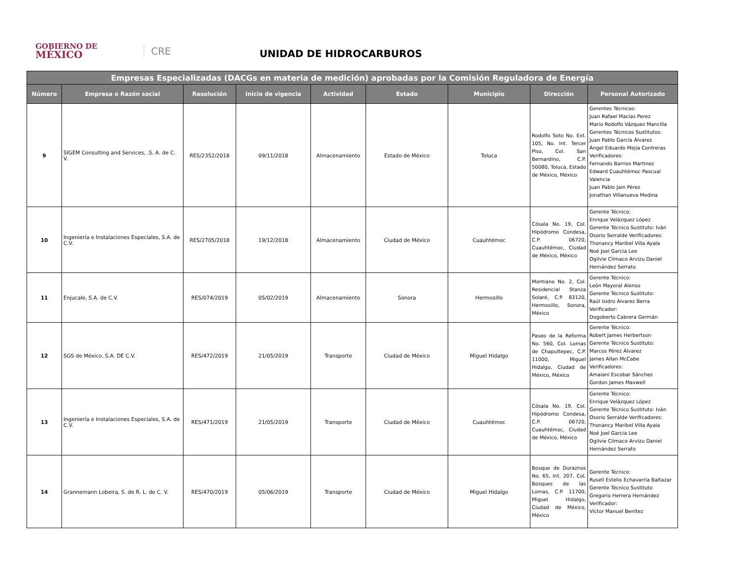GOBIERNO DE
MÉXICO
CRE
UNIDAD DE HIDROCARBUROS
| Empresas Especializadas (DACGs en materia de medición) aprobadas por la Comisión Reguladora de Energía | | | | | | | | |
| --- | --- | --- | --- | --- | --- | --- | --- | --- |
| Número | Empresa o Razón social | Resolución | Inicio de vigencia | Actividad | Estado | Municipio | Dirección | Personal Autorizado |
| 9 | SIGEM Consulting and Services, .S. A. de C. V. | RES/2352/2018 | 09/11/2018 | Almacenamiento | Estado de México | Toluca | Rodolfo Soto No. Ext. 105, No. Int. Tercer Piso, Col. San Bernardino, C.P. 50080, Toluca, Estado de México, México | Gerentes Técnicos: Juan Rafael Macías Perez Mario Rodolfo Vázquez Mancilla Gerentes Técnicos Sustitutos: Juan Pablo García Álvarez Ángel Eduardo Mejia Contreras Verificadores: Fernando Barrios Martinez Edward Cuauhtémoc Pascual Valencia Juan Pablo Jain Pérez Jonathan Villanueva Medina |
| 10 | Ingeniería e Instalaciones Especiales, S.A. de C.V. | RES/2705/2018 | 19/12/2018 | Almacenamiento | Ciudad de México | Cuauhtémoc | Cósala No. 19, Col. Hipódromo Condesa, C.P. 06720, Cuauhtémoc, Ciudad de México, México | Gerente Técnico: Enrique Velázquez López Gerente Técnico Sustituto: Iván Osorio Serralde Verificadores: Thonancy Maribel Villa Ayala Noé Joel Garcia Lee Ogilvie Climaco Arvizu Daniel Hernández Serrato |
| 11 | Enjucale, S.A. de C.V. | RES/074/2019 | 05/02/2019 | Almacenamiento | Sonora | Hermosillo | Montiano No. 2, Col. Residencial Stanza Solaré, C.P. 83120, Hermosillo, Sonora, México | Gerente Técnico: León Mayoral Alonso Gerente Técnico Sustituto: Raúl Isidro Álvarez Berra Verificador: Dogoberto Cabrera Germán |
| 12 | SGS de México, S.A. DE C.V. | RES/472/2019 | 21/05/2019 | Transporte | Ciudad de México | Miguel Hidalgo | Paseo de la Reforma No. 560, Col. Lomas de Chapultepec, C.P. 11000, Miguel Hidalgo, Ciudad de México, México | Gerente Técnico: Robert James Herbertson Gerente Técnico Sustituto: Marcos Pérez Álvarez James Allan McCabe Verificadores: Amaiani Escobar Sánchez Gordon James Maxwell |
| 13 | Ingeniería e Instalaciones Especiales, S.A. de C.V. | RES/471/2019 | 21/05/2019 | Transporte | Ciudad de México | Cuauhtémoc | Cósala No. 19, Col. Hipódromo Condesa, C.P. 06720, Cuauhtémoc, Ciudad de México, México | Gerente Técnico: Enrique Velázquez López Gerente Técnico Sustituto: Iván Osorio Serralde Verificadores: Thonancy Maribel Villa Ayala Noé Joel Garcia Lee Ogilvie Climaco Arvizu Daniel Hernández Serrato |
| 14 | Grannemann Lobeira, S. de R. L. de C. V. | RES/470/2019 | 05/06/2019 | Transporte | Ciudad de México | Miguel Hidalgo | Bosque de Duraznos No. 65, Int. 207, Col. Bosques de las Lomas, C.P. 11700, Miguel Hidalgo, Ciudad de México, México | Gerente Técnico: Rusell Estelio Echavarría Baltazar Gerente Técnico Sustituto Gregorio Herrera Hernández Verificador: Víctor Manuel Benítez |